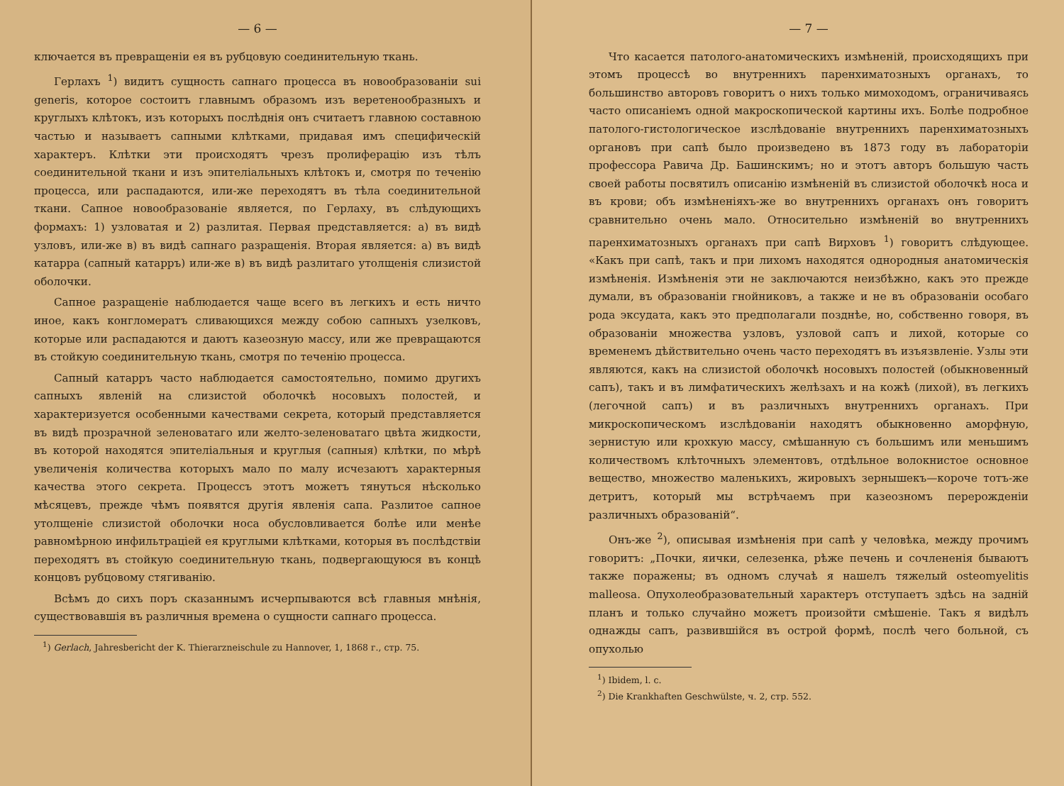— 6 —
ключается въ превращеніи ея въ рубцовую соединительную ткань.
Герлахъ <sup>1</sup>) видитъ сущность сапнаго процесса въ новообразованіи sui generis, которое состоитъ главнымъ образомъ изъ веретенообразныхъ и круглыхъ клѣтокъ, изъ которыхъ послѣднія онъ считаетъ главною составною частью и называетъ сапными клѣтками, придавая имъ специфическій характеръ. Клѣтки эти происходятъ чрезъ пролиферацію изъ тѣлъ соединительной ткани и изъ эпителіальныхъ клѣтокъ и, смотря по теченію процесса, или распадаются, или-же переходятъ въ тѣла соединительной ткани. Сапное новообразованіе является, по Герлаху, въ слѣдующихъ формахъ: 1) узловатая и 2) разлитая. Первая представляется: а) въ видѣ узловъ, или-же в) въ видѣ сапнаго разращенія. Вторая является: а) въ видѣ катарра (сапный катарръ) или-же в) въ видѣ разлитаго утолщенія слизистой оболочки.
Сапное разращеніе наблюдается чаще всего въ легкихъ и есть ничто иное, какъ конгломератъ сливающихся между собою сапныхъ узелковъ, которые или распадаются и даютъ казеозную массу, или же превращаются въ стойкую соединительную ткань, смотря по теченію процесса.
Сапный катарръ часто наблюдается самостоятельно, помимо другихъ сапныхъ явленій на слизистой оболочкѣ носовыхъ полостей, и характеризуется особенными качествами секрета, который представляется въ видѣ прозрачной зеленоватаго или желто-зеленоватаго цвѣта жидкости, въ которой находятся эпителіальныя и круглыя (сапныя) клѣтки, по мѣрѣ увеличенія количества которыхъ мало по малу исчезаютъ характерныя качества этого секрета. Процессъ этотъ можетъ тянуться нѣсколько мѣсяцевъ, прежде чѣмъ появятся другія явленія сапа. Разлитое сапное утолщеніе слизистой оболочки носа обусловливается болѣе или менѣе равномѣрною инфильтраціей ея круглыми клѣтками, которыя въ послѣдствіи переходятъ въ стойкую соединительную ткань, подвергающуюся въ концѣ концовъ рубцовому стягиванію.
Всѣмъ до сихъ поръ сказаннымъ исчерпываются всѣ главныя мнѣнія, существовавшія въ различныя времена о сущности сапнаго процесса.
<sup>1</sup>) Gerlach, Jahresbericht der K. Thierarzneischule zu Hannover, 1, 1868 г., стр. 75.
— 7 —
Что касается патолого-анатомическихъ измѣненій, происходящихъ при этомъ процессѣ во внутреннихъ паренхиматозныхъ органахъ, то большинство авторовъ говоритъ о нихъ только мимоходомъ, ограничиваясь часто описаніемъ одной макроскопической картины ихъ. Болѣе подробное патолого-гистологическое изслѣдованіе внутреннихъ паренхиматозныхъ органовъ при сапѣ было произведено въ 1873 году въ лабораторіи профессора Равича Др. Башинскимъ; но и этотъ авторъ большую часть своей работы посвятилъ описанію измѣненій въ слизистой оболочкѣ носа и въ крови; объ измѣненіяхъ-же во внутреннихъ органахъ онъ говоритъ сравнительно очень мало. Относительно измѣненій во внутреннихъ паренхиматозныхъ органахъ при сапѣ Вирховъ <sup>1</sup>) говоритъ слѣдующее. «Какъ при сапѣ, такъ и при лихомъ находятся однородныя анатомическія измѣненія. Измѣненія эти не заключаются неизбѣжно, какъ это прежде думали, въ образованіи гнойниковъ, а также и не въ образованіи особаго рода эксудата, какъ это предполагали позднѣе, но, собственно говоря, въ образованіи множества узловъ, узловой сапъ и лихой, которые со временемъ дѣйствительно очень часто переходятъ въ изъязвленіе. Узлы эти являются, какъ на слизистой оболочкѣ носовыхъ полостей (обыкновенный сапъ), такъ и въ лимфатическихъ желѣзахъ и на кожѣ (лихой), въ легкихъ (легочной сапъ) и въ различныхъ внутреннихъ органахъ. При микроскопическомъ изслѣдованіи находятъ обыкновенно аморфную, зернистую или крохкую массу, смѣшанную съ большимъ или меньшимъ количествомъ клѣточныхъ элементовъ, отдѣльное волокнистое основное вещество, множество маленькихъ, жировыхъ зернышекъ—короче тотъ-же детритъ, который мы встрѣчаемъ при казеозномъ перерожденіи различныхъ образованій“.
Онъ-же <sup>2</sup>), описывая измѣненія при сапѣ у человѣка, между прочимъ говоритъ: „Почки, яички, селезенка, рѣже печень и сочлененія бываютъ также поражены; въ одномъ случаѣ я нашелъ тяжелый osteomyelitis malleosa. Опухолеобразовательный характеръ отступаетъ здѣсь на задній планъ и только случайно можетъ произойти смѣшеніе. Такъ я видѣлъ однажды сапъ, развившійся въ острой формѣ, послѣ чего больной, съ опухолью
<sup>1</sup>) Ibidem, l. c.
<sup>2</sup>) Die Krankhaften Geschwülste, ч. 2, стр. 552.